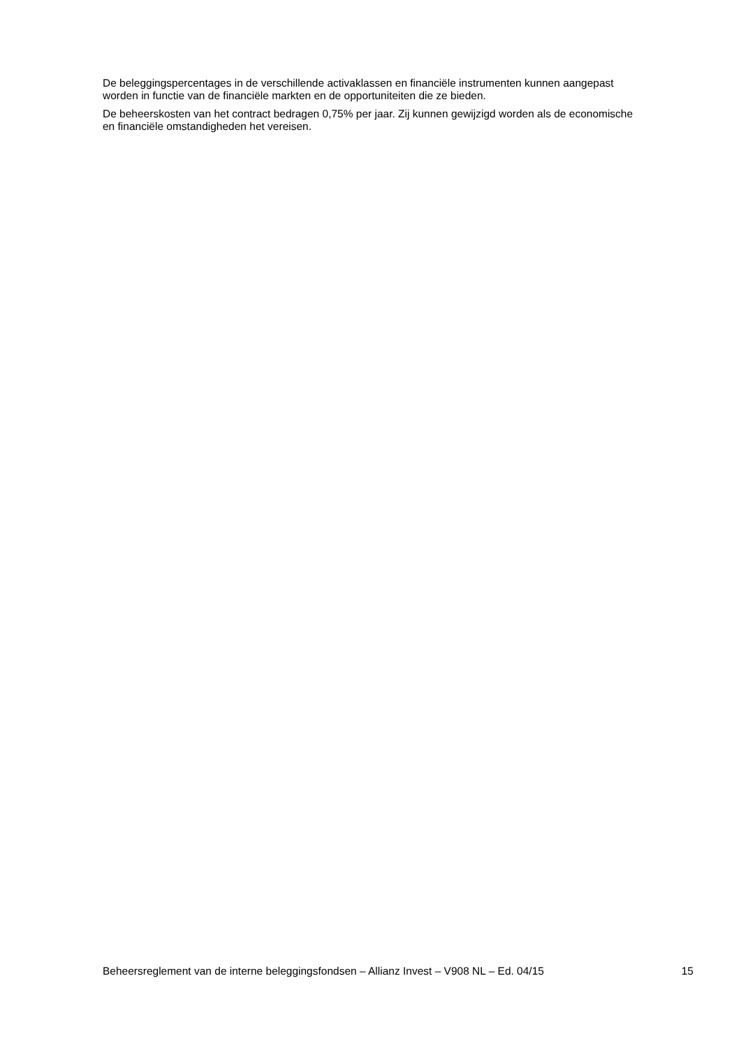De beleggingspercentages in de verschillende activaklassen en financiële instrumenten kunnen aangepast worden in functie van de financiële markten en de opportuniteiten die ze bieden.
De beheerskosten van het contract bedragen 0,75% per jaar. Zij kunnen gewijzigd worden als de economische en financiële omstandigheden het vereisen.
Beheersreglement van de interne beleggingsfondsen – Allianz Invest – V908 NL – Ed. 04/15 15